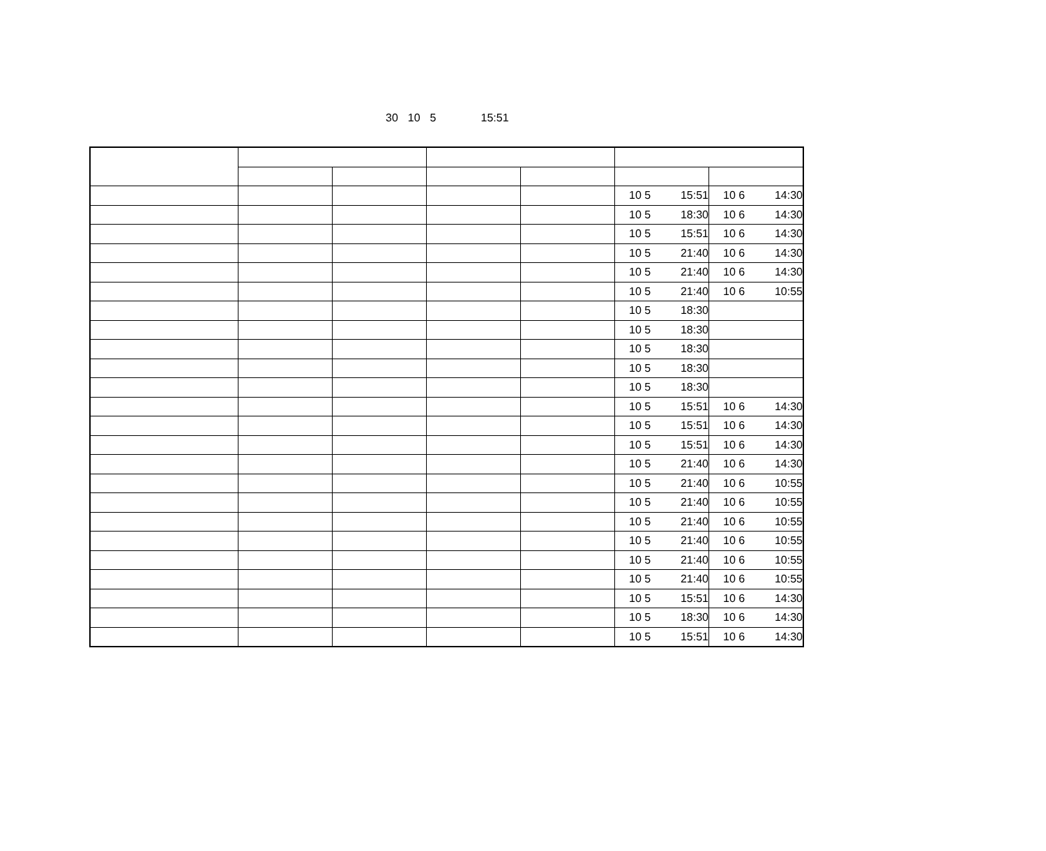30 10 5 15:51
| | | | | | 10 5 15:51 | 10 6 14:30 |
| | | | | | 10 5 18:30 | 10 6 14:30 |
| | | | | | 10 5 15:51 | 10 6 14:30 |
| | | | | | 10 5 21:40 | 10 6 14:30 |
| | | | | | 10 5 21:40 | 10 6 14:30 |
| | | | | | 10 5 21:40 | 10 6 10:55 |
| | | | | | 10 5 18:30 | |
| | | | | | 10 5 18:30 | |
| | | | | | 10 5 18:30 | |
| | | | | | 10 5 18:30 | |
| | | | | | 10 5 18:30 | |
| | | | | | 10 5 15:51 | 10 6 14:30 |
| | | | | | 10 5 15:51 | 10 6 14:30 |
| | | | | | 10 5 15:51 | 10 6 14:30 |
| | | | | | 10 5 21:40 | 10 6 14:30 |
| | | | | | 10 5 21:40 | 10 6 10:55 |
| | | | | | 10 5 21:40 | 10 6 10:55 |
| | | | | | 10 5 21:40 | 10 6 10:55 |
| | | | | | 10 5 21:40 | 10 6 10:55 |
| | | | | | 10 5 21:40 | 10 6 10:55 |
| | | | | | 10 5 21:40 | 10 6 10:55 |
| | | | | | 10 5 15:51 | 10 6 14:30 |
| | | | | | 10 5 18:30 | 10 6 14:30 |
| | | | | | 10 5 15:51 | 10 6 14:30 |